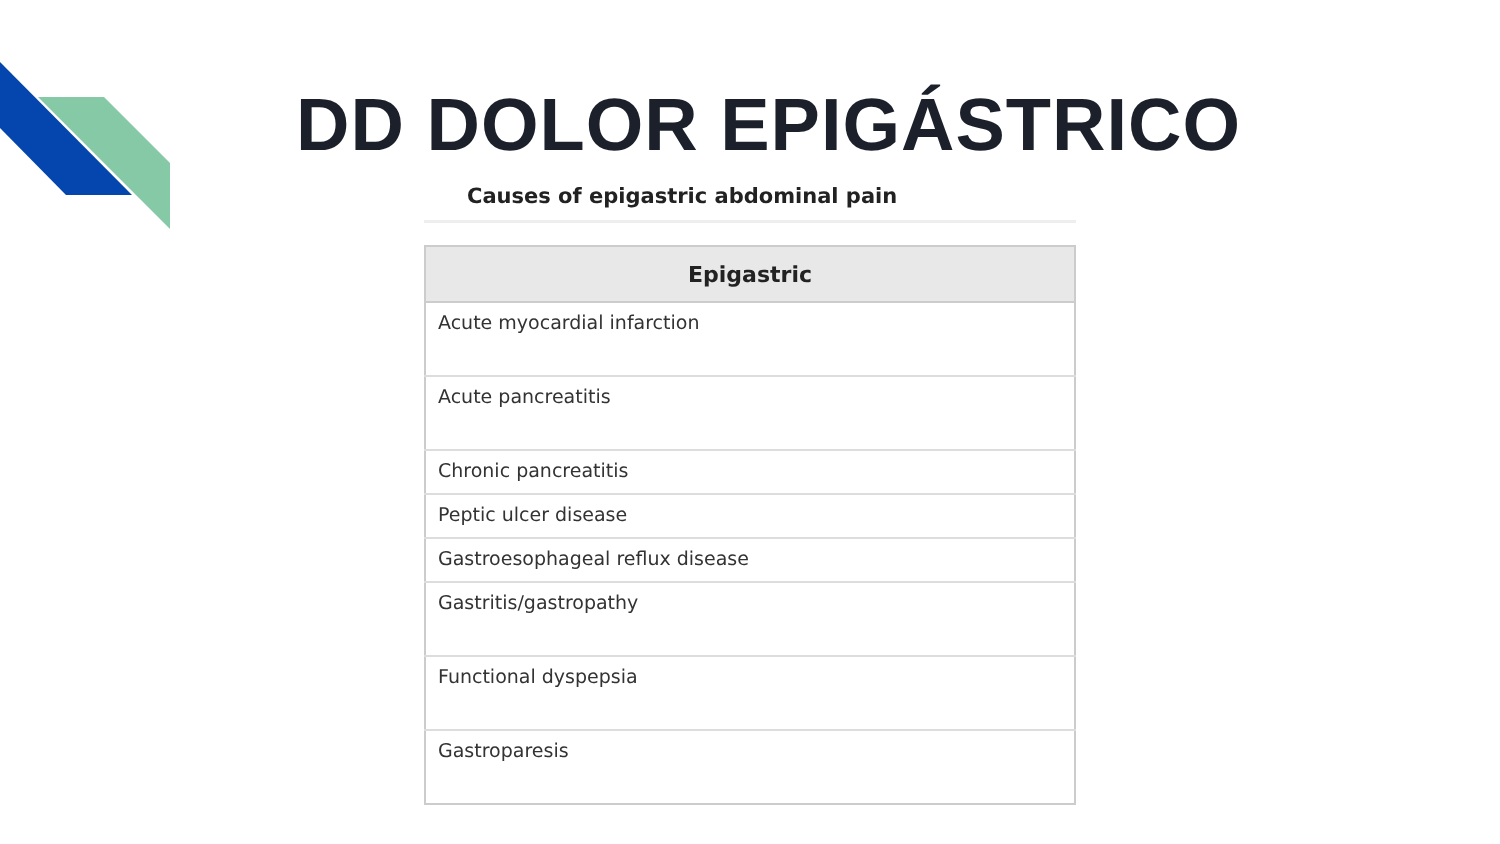DD DOLOR EPIGÁSTRICO
Causes of epigastric abdominal pain
| Epigastric |
| --- |
| Acute myocardial infarction |
| Acute pancreatitis |
| Chronic pancreatitis |
| Peptic ulcer disease |
| Gastroesophageal reflux disease |
| Gastritis/gastropathy |
| Functional dyspepsia |
| Gastroparesis |